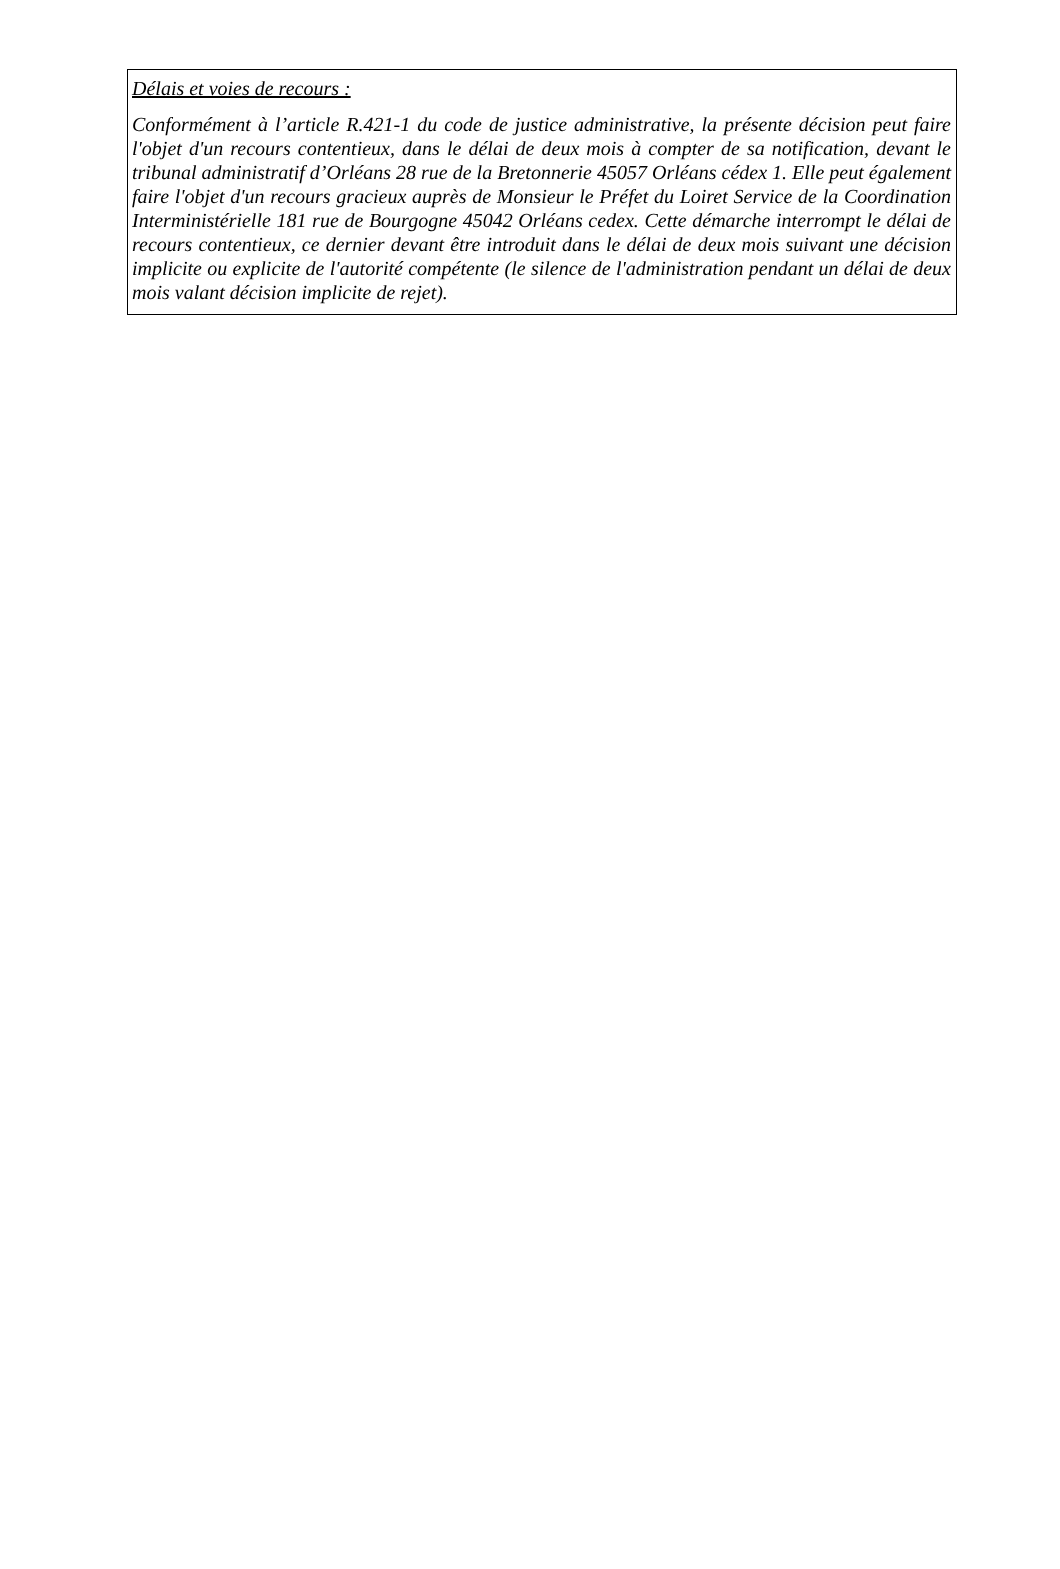Délais et voies de recours :
Conformément à l’article R.421-1 du code de justice administrative, la présente décision peut faire l'objet d'un recours contentieux, dans le délai de deux mois à compter de sa notification, devant le tribunal administratif d’Orléans 28 rue de la Bretonnerie 45057 Orléans cédex 1. Elle peut également faire l'objet d'un recours gracieux auprès de Monsieur le Préfet du Loiret Service de la Coordination Interministérielle 181 rue de Bourgogne 45042 Orléans cedex. Cette démarche interrompt le délai de recours contentieux, ce dernier devant être introduit dans le délai de deux mois suivant une décision implicite ou explicite de l'autorité compétente (le silence de l'administration pendant un délai de deux mois valant décision implicite de rejet).